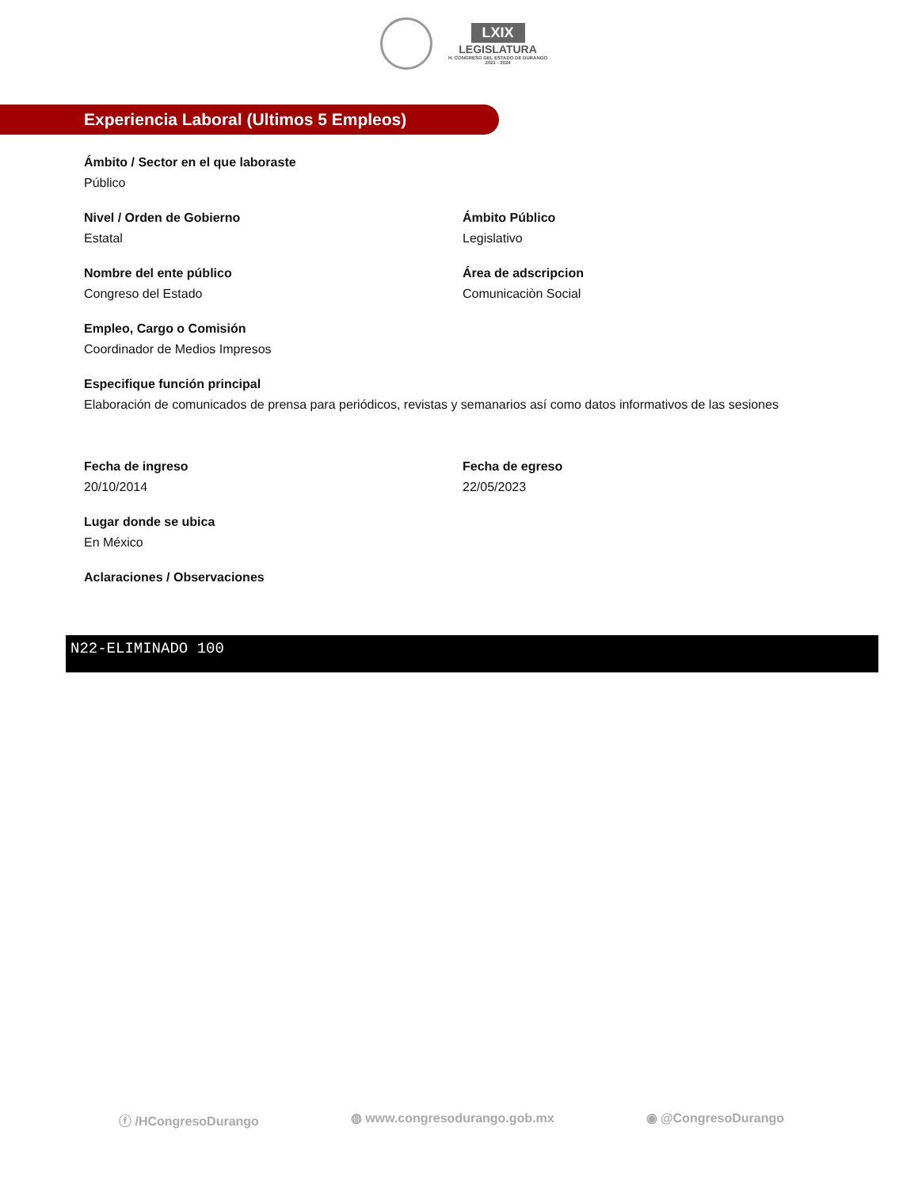LXIX
LEGISLATURA
H. CONGRESO DEL ESTADO DE DURANGO
2021 - 2024
Experiencia Laboral (Ultimos 5 Empleos)
Ámbito / Sector en el que laboraste
Público
Nivel / Orden de Gobierno
Estatal
Ámbito Público
Legislativo
Nombre del ente público
Congreso del Estado
Área de adscripcion
Comunicaciòn Social
Empleo, Cargo o Comisión
Coordinador de Medios Impresos
Especifique función principal
Elaboración de comunicados de prensa para periódicos, revistas y semanarios así como datos informativos de las sesiones
Fecha de ingreso
20/10/2014
Fecha de egreso
22/05/2023
Lugar donde se ubica
En México
Aclaraciones / Observaciones
N22-ELIMINADO 100
ⓕ /HCongresoDurango ◍ www.congresodurango.gob.mx ◉ @CongresoDurango